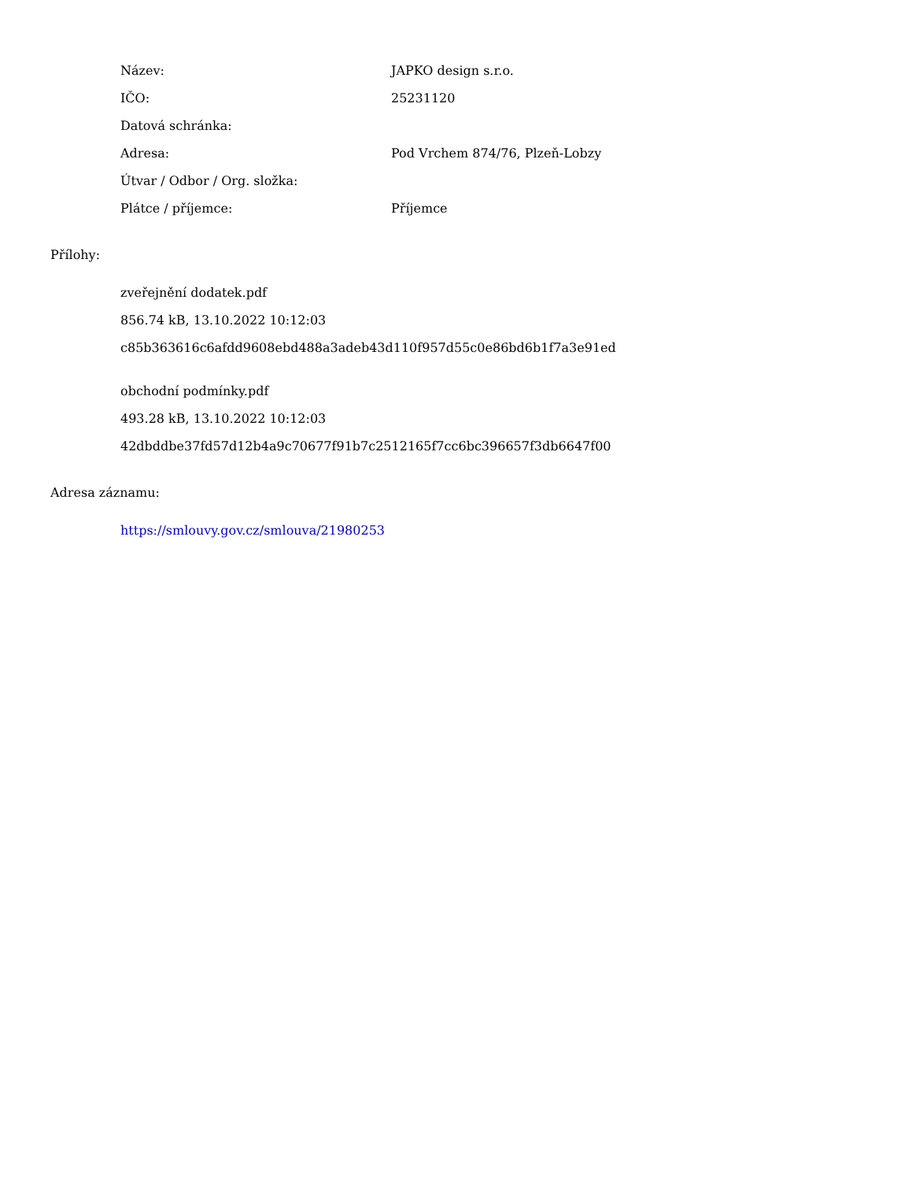| Název: | JAPKO design s.r.o. |
| IČO: | 25231120 |
| Datová schránka: | |
| Adresa: | Pod Vrchem 874/76, Plzeň-Lobzy |
| Útvar / Odbor / Org. složka: | |
| Plátce / příjemce: | Příjemce |
Přílohy:
zveřejnění dodatek.pdf
856.74 kB, 13.10.2022 10:12:03
c85b363616c6afdd9608ebd488a3adeb43d110f957d55c0e86bd6b1f7a3e91ed
obchodní podmínky.pdf
493.28 kB, 13.10.2022 10:12:03
42dbddbe37fd57d12b4a9c70677f91b7c2512165f7cc6bc396657f3db6647f00
Adresa záznamu:
https://smlouvy.gov.cz/smlouva/21980253